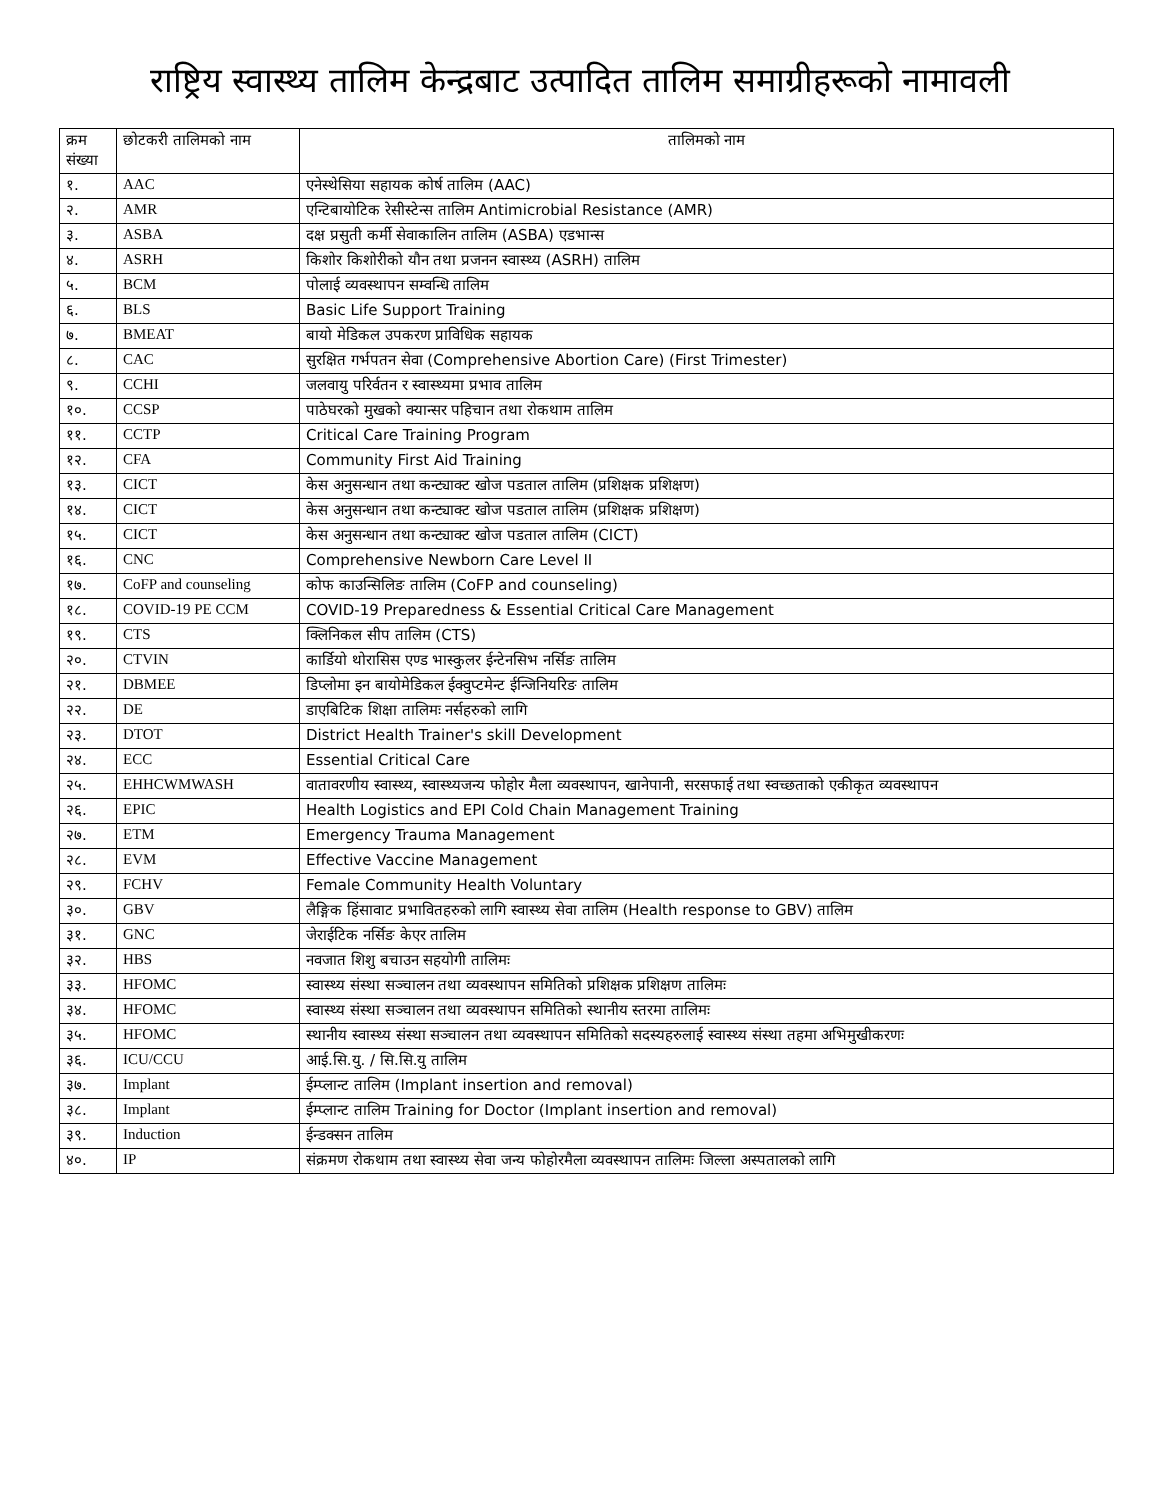राष्ट्रिय स्वास्थ्य तालिम केन्द्रबाट उत्पादित तालिम समाग्रीहरूको नामावली
| क्रम संख्या | छोटकरी तालिमको नाम | तालिमको नाम |
| --- | --- | --- |
| १. | AAC | एनेस्थेसिया सहायक कोर्ष तालिम (AAC) |
| २. | AMR | एन्टिबायोटिक रेसीस्टेन्स तालिम Antimicrobial Resistance (AMR) |
| ३. | ASBA | दक्ष प्रसुती कर्मी सेवाकालिन तालिम (ASBA) एडभान्स |
| ४. | ASRH | किशोर किशोरीको यौन तथा प्रजनन स्वास्थ्य (ASRH) तालिम |
| ५. | BCM | पोलाई व्यवस्थापन सम्वन्धि तालिम |
| ६. | BLS | Basic Life Support Training |
| ७. | BMEAT | बायो मेडिकल उपकरण प्राविधिक सहायक |
| ८. | CAC | सुरक्षित गर्भपतन सेवा (Comprehensive Abortion Care) (First Trimester) |
| ९. | CCHI | जलवायु परिर्वतन र स्वास्थ्यमा प्रभाव तालिम |
| १०. | CCSP | पाठेघरको मुखको क्यान्सर पहिचान तथा रोकथाम तालिम |
| ११. | CCTP | Critical Care Training Program |
| १२. | CFA | Community First Aid Training |
| १३. | CICT | केस अनुसन्धान तथा कन्ट्याक्ट खोज पडताल तालिम (प्रशिक्षक प्रशिक्षण) |
| १४. | CICT | केस अनुसन्धान तथा कन्ट्याक्ट खोज पडताल तालिम (प्रशिक्षक प्रशिक्षण) |
| १५. | CICT | केस अनुसन्धान तथा कन्ट्याक्ट खोज पडताल तालिम (CICT) |
| १६. | CNC | Comprehensive Newborn Care Level II |
| १७. | CoFP and counseling | कोफ काउन्सिलिङ तालिम (CoFP and counseling) |
| १८. | COVID-19 PE CCM | COVID-19 Preparedness & Essential Critical Care Management |
| १९. | CTS | क्लिनिकल सीप तालिम (CTS) |
| २०. | CTVIN | कार्डियो थोरासिस एण्ड भास्कुलर ईन्टेनसिभ नर्सिङ तालिम |
| २१. | DBMEE | डिप्लोमा इन बायोमेडिकल ईक्वुप्टमेन्ट ईन्जिनियरिङ तालिम |
| २२. | DE | डाएबिटिक शिक्षा तालिमः नर्सहरुको लागि |
| २३. | DTOT | District Health Trainer's skill Development |
| २४. | ECC | Essential Critical Care |
| २५. | EHHCWMWASH | वातावरणीय स्वास्थ्य, स्वास्थ्यजन्य फोहोर मैला व्यवस्थापन, खानेपानी, सरसफाई तथा स्वच्छताको एकीकृत व्यवस्थापन |
| २६. | EPIC | Health Logistics and EPI Cold Chain Management Training |
| २७. | ETM | Emergency Trauma Management |
| २८. | EVM | Effective Vaccine Management |
| २९. | FCHV | Female Community Health Voluntary |
| ३०. | GBV | लैङ्गिक हिंसावाट प्रभावितहरुको लागि स्वास्थ्य सेवा तालिम (Health response to GBV) तालिम |
| ३१. | GNC | जेराईटिक नर्सिङ केएर तालिम |
| ३२. | HBS | नवजात शिशु बचाउन सहयोगी तालिमः |
| ३३. | HFOMC | स्वास्थ्य संस्था सञ्चालन तथा व्यवस्थापन समितिको प्रशिक्षक प्रशिक्षण तालिमः |
| ३४. | HFOMC | स्वास्थ्य संस्था सञ्चालन तथा व्यवस्थापन समितिको स्थानीय स्तरमा तालिमः |
| ३५. | HFOMC | स्थानीय स्वास्थ्य संस्था सञ्चालन तथा व्यवस्थापन समितिको सदस्यहरुलाई स्वास्थ्य संस्था तहमा अभिमुखीकरणः |
| ३६. | ICU/CCU | आई.सि.यु. / सि.सि.यु तालिम |
| ३७. | Implant | ईम्प्लान्ट तालिम (Implant insertion and removal) |
| ३८. | Implant | ईम्प्लान्ट तालिम Training for Doctor (Implant insertion and removal) |
| ३९. | Induction | ईन्डक्सन तालिम |
| ४०. | IP | संक्रमण रोकथाम तथा स्वास्थ्य सेवा जन्य फोहोरमैला व्यवस्थापन तालिमः जिल्ला अस्पतालको लागि |